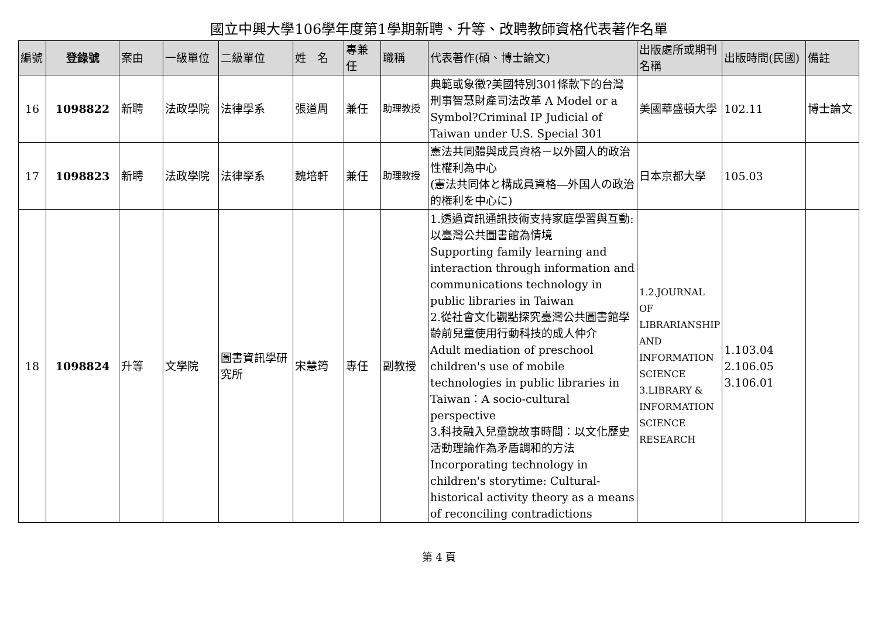國立中興大學106學年度第1學期新聘、升等、改聘教師資格代表著作名單
| 編號 | 登錄號 | 案由 | 一級單位 | 二級單位 | 姓 名 | 專兼任 | 職稱 | 代表著作(碩、博士論文) | 出版處所或期刊名稱 | 出版時間(民國) | 備註 |
| --- | --- | --- | --- | --- | --- | --- | --- | --- | --- | --- | --- |
| 16 | 1098822 | 新聘 | 法政學院 | 法律學系 | 張道周 | 兼任 | 助理教授 | 典範或象徵?美國特別301條款下的台灣刑事智慧財產司法改革 A Model or a Symbol?Criminal IP Judicial of Taiwan under U.S. Special 301 | 美國華盛頓大學 | 102.11 | 博士論文 |
| 17 | 1098823 | 新聘 | 法政學院 | 法律學系 | 魏培軒 | 兼任 | 助理教授 | 憲法共同體與成員資格－以外國人的政治性權利為中心 (憲法共同体と構成員資格―外国人の政治的権利を中心に) | 日本京都大學 | 105.03 | |
| 18 | 1098824 | 升等 | 文學院 | 圖書資訊學研究所 | 宋慧筠 | 專任 | 副教授 | 1.透過資訊通訊技術支持家庭學習與互動:以臺灣公共圖書館為情境 Supporting family learning and interaction through information and communications technology in public libraries in Taiwan 2.從社會文化觀點探究臺灣公共圖書館學齡前兒童使用行動科技的成人仲介 Adult mediation of preschool children's use of mobile technologies in public libraries in Taiwan：A socio-cultural perspective 3.科技融入兒童說故事時間：以文化歷史活動理論作為矛盾調和的方法 Incorporating technology in children's storytime: Cultural-historical activity theory as a means of reconciling contradictions | 1.2.JOURNAL OF LIBRARIANSHIP AND INFORMATION SCIENCE 3.LIBRARY & INFORMATION SCIENCE RESEARCH | 1.103.04 2.106.05 3.106.01 | |
第 4 頁